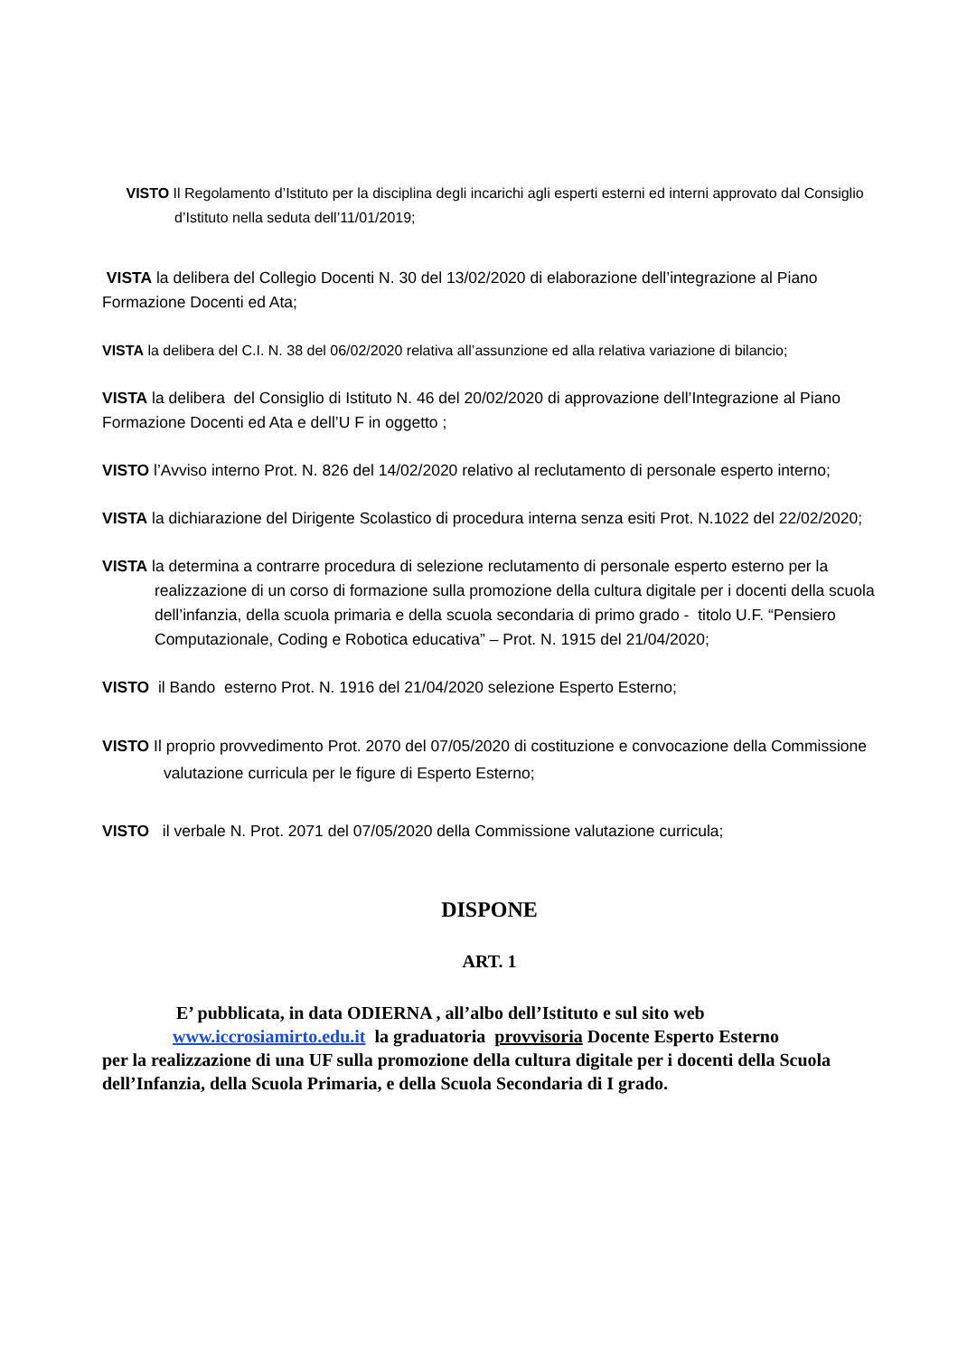VISTO Il Regolamento d’Istituto per la disciplina degli incarichi agli esperti esterni ed interni approvato dal Consiglio d’Istituto nella seduta dell’11/01/2019;
VISTA la delibera del Collegio Docenti N. 30 del 13/02/2020 di elaborazione dell’integrazione al Piano Formazione Docenti ed Ata;
VISTA la delibera del C.I. N. 38 del 06/02/2020 relativa all’assunzione ed alla relativa variazione di bilancio;
VISTA la delibera del Consiglio di Istituto N. 46 del 20/02/2020 di approvazione dell’Integrazione al Piano Formazione Docenti ed Ata e dell’U F in oggetto ;
VISTO l’Avviso interno Prot. N. 826 del 14/02/2020 relativo al reclutamento di personale esperto interno;
VISTA la dichiarazione del Dirigente Scolastico di procedura interna senza esiti Prot. N.1022 del 22/02/2020;
VISTA la determina a contrarre procedura di selezione reclutamento di personale esperto esterno per la realizzazione di un corso di formazione sulla promozione della cultura digitale per i docenti della scuola dell’infanzia, della scuola primaria e della scuola secondaria di primo grado - titolo U.F. “Pensiero Computazionale, Coding e Robotica educativa” – Prot. N. 1915 del 21/04/2020;
VISTO il Bando esterno Prot. N. 1916 del 21/04/2020 selezione Esperto Esterno;
VISTO Il proprio provvedimento Prot. 2070 del 07/05/2020 di costituzione e convocazione della Commissione valutazione curricula per le figure di Esperto Esterno;
VISTO il verbale N. Prot. 2071 del 07/05/2020 della Commissione valutazione curricula;
DISPONE
ART. 1
E’ pubblicata, in data ODIERNA , all’albo dell’Istituto e sul sito web
www.iccrosiamirto.edu.it la graduatoria provvisoria Docente Esperto Esterno
per la realizzazione di una UF sulla promozione della cultura digitale per i docenti della Scuola dell’Infanzia, della Scuola Primaria, e della Scuola Secondaria di I grado.